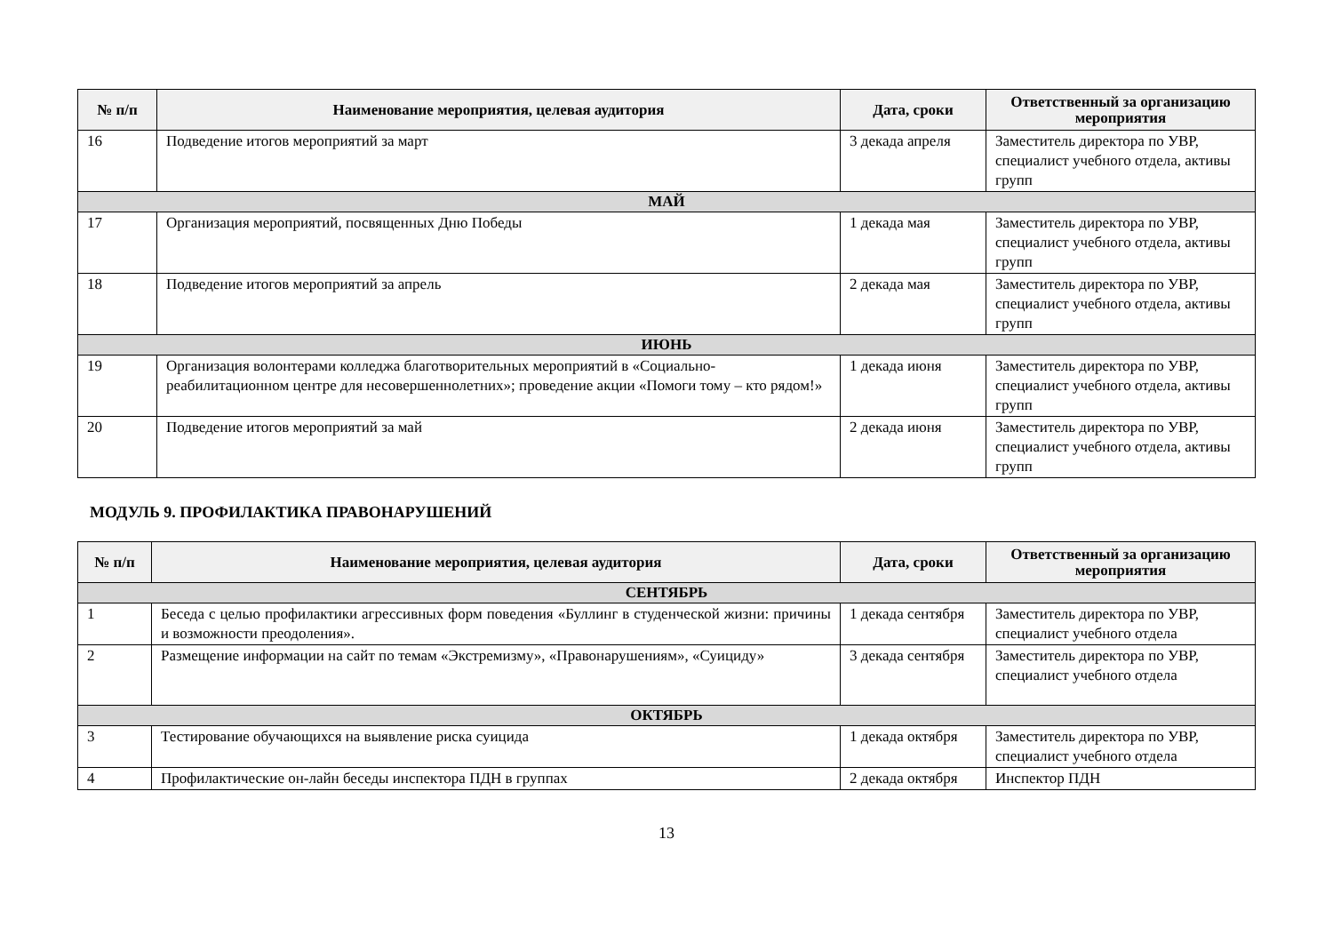| № п/п | Наименование мероприятия, целевая аудитория | Дата, сроки | Ответственный за организацию мероприятия |
| --- | --- | --- | --- |
| 16 | Подведение итогов мероприятий за март | 3 декада апреля | Заместитель директора по УВР, специалист учебного отдела, активы групп |
| МАЙ | | | |
| 17 | Организация мероприятий, посвященных Дню Победы | 1 декада мая | Заместитель директора по УВР, специалист учебного отдела, активы групп |
| 18 | Подведение итогов мероприятий за апрель | 2 декада мая | Заместитель директора по УВР, специалист учебного отдела, активы групп |
| ИЮНЬ | | | |
| 19 | Организация волонтерами колледжа благотворительных мероприятий в «Социально-реабилитационном центре для несовершеннолетних»; проведение акции «Помоги тому – кто рядом!» | 1 декада июня | Заместитель директора по УВР, специалист учебного отдела, активы групп |
| 20 | Подведение итогов мероприятий за май | 2 декада июня | Заместитель директора по УВР, специалист учебного отдела, активы групп |
МОДУЛЬ 9. ПРОФИЛАКТИКА ПРАВОНАРУШЕНИЙ
| № п/п | Наименование мероприятия, целевая аудитория | Дата, сроки | Ответственный за организацию мероприятия |
| --- | --- | --- | --- |
| СЕНТЯБРЬ | | | |
| 1 | Беседа с целью профилактики агрессивных форм поведения «Буллинг в студенческой жизни: причины и возможности преодоления». | 1 декада сентября | Заместитель директора по УВР, специалист учебного отдела |
| 2 | Размещение информации на сайт по темам «Экстремизму», «Правонарушениям», «Суициду» | 3 декада сентября | Заместитель директора по УВР, специалист учебного отдела |
| ОКТЯБРЬ | | | |
| 3 | Тестирование обучающихся на выявление риска суицида | 1 декада октября | Заместитель директора по УВР, специалист учебного отдела |
| 4 | Профилактические он-лайн беседы инспектора ПДН в группах | 2 декада октября | Инспектор ПДН |
13